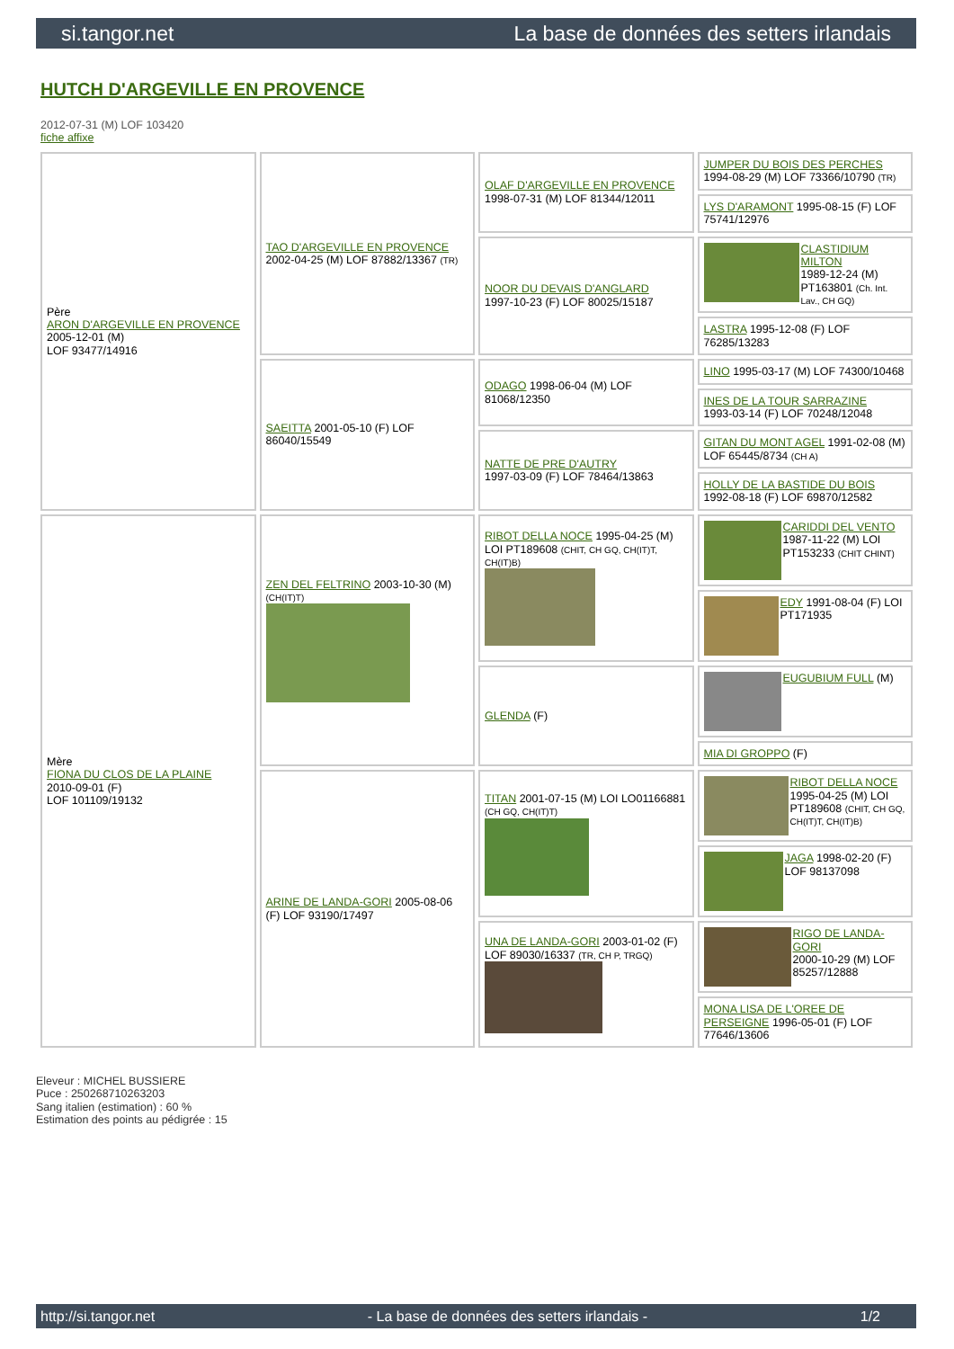si.tangor.net La base de données des setters irlandais
HUTCH D'ARGEVILLE EN PROVENCE
2012-07-31 (M) LOF 103420
fiche affixe
| Père ARON D'ARGEVILLE EN PROVENCE 2005-12-01 (M) LOF 93477/14916 | TAO D'ARGEVILLE EN PROVENCE 2002-04-25 (M) LOF 87882/13367 (TR) | OLAF D'ARGEVILLE EN PROVENCE 1998-07-31 (M) LOF 81344/12011 | JUMPER DU BOIS DES PERCHES 1994-08-29 (M) LOF 73366/10790 (TR) |
| | | | LYS D'ARAMONT 1995-08-15 (F) LOF 75741/12976 |
| | | NOOR DU DEVAIS D'ANGLARD 1997-10-23 (F) LOF 80025/15187 | CLASTIDIUM MILTON 1989-12-24 (M) PT163801 (Ch. Int. Lav., CH GQ) |
| | | | LASTRA 1995-12-08 (F) LOF 76285/13283 |
| | SAEITTA 2001-05-10 (F) LOF 86040/15549 | ODAGO 1998-06-04 (M) LOF 81068/12350 | LINO 1995-03-17 (M) LOF 74300/10468 |
| | | | INES DE LA TOUR SARRAZINE 1993-03-14 (F) LOF 70248/12048 |
| | | NATTE DE PRE D'AUTRY 1997-03-09 (F) LOF 78464/13863 | GITAN DU MONT AGEL 1991-02-08 (M) LOF 65445/8734 (CH A) |
| | | | HOLLY DE LA BASTIDE DU BOIS 1992-08-18 (F) LOF 69870/12582 |
| Mère FIONA DU CLOS DE LA PLAINE 2010-09-01 (F) LOF 101109/19132 | ZEN DEL FELTRINO 2003-10-30 (M) (CH(IT)T) | RIBOT DELLA NOCE 1995-04-25 (M) LOI PT189608 (CHIT, CH GQ, CH(IT)T, CH(IT)B) | CARIDDI DEL VENTO 1987-11-22 (M) LOI PT153233 (CHIT CHINT) |
| | | | EDY 1991-08-04 (F) LOI PT171935 |
| | | GLENDA (F) | EUGUBIUM FULL (M) |
| | | | MIA DI GROPPO (F) |
| | ARINE DE LANDA-GORI 2005-08-06 (F) LOF 93190/17497 | TITAN 2001-07-15 (M) LOI LO01166881 (CH GQ, CH(IT)T) | RIBOT DELLA NOCE 1995-04-25 (M) LOI PT189608 (CHIT, CH GQ, CH(IT)T, CH(IT)B) |
| | | | JAGA 1998-02-20 (F) LOF 98137098 |
| | | UNA DE LANDA-GORI 2003-01-02 (F) LOF 89030/16337 (TR, CH P, TRGQ) | RIGO DE LANDA-GORI 2000-10-29 (M) LOF 85257/12888 |
| | | | MONA LISA DE L'OREE DE PERSEIGNE 1996-05-01 (F) LOF 77646/13606 |
Eleveur : MICHEL BUSSIERE
Puce : 250268710263203
Sang italien (estimation) : 60 %
Estimation des points au pédigrée : 15
http://si.tangor.net - La base de données des setters irlandais - 1/2